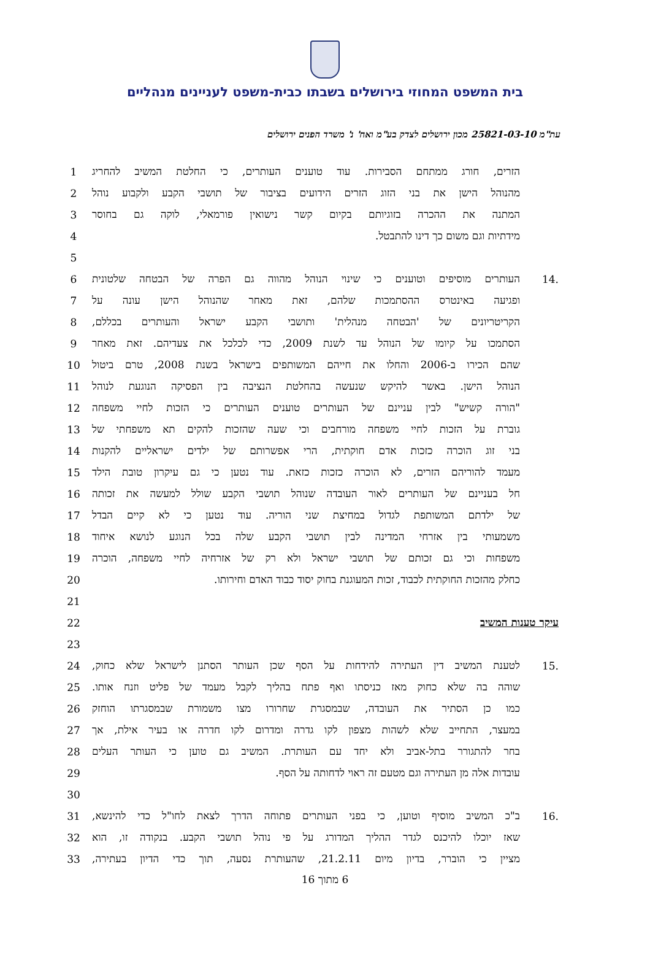בית המשפט המחוזי בירושלים בשבתו כבית-משפט לעניינים מנהליים
עת"מ 25821-03-10 מכון ירושלים לצדק בע"מ ואח' נ' משרד הפנים ירושלים
הזרים, חורג ממתחם הסבירות. עוד טוענים העותרים, כי החלטת המשיב להחריג 1
מהנוהל הישן את בני הזוג הזרים הידועים בציבור של תושבי הקבע ולקבוע נוהל 2
המתנה את ההכרה בזוגיותם בקיום קשר נישואין פורמאלי, לוקה גם בחוסר 3
מידתיות וגם משום כך דינו להתבטל. 4
5
.14 העותרים מוסיפים וטוענים כי שינוי הנוהל מהווה גם הפרה של הבטחה שלטונית 6
ופגיעה באינטרס ההסתמכות שלהם, זאת מאחר שהנוהל הישן עונה על 7
הקריטריונים של 'הבטחה מנהלית' ותושבי הקבע ישראל והעותרים בכללם, 8
הסתמכו על קיומו של הנוהל עד לשנת 2009, כדי לכלכל את צעדיהם. זאת מאחר 9
שהם הכירו ב-2006 והחלו את חייהם המשותפים בישראל בשנת 2008, טרם ביטול 10
הנוהל הישן. באשר להיקש שנעשה בהחלטת הנציבה בין הפסיקה הנוגעת לנוהל 11
"הורה קשיש" לבין עניינם של העותרים טוענים העותרים כי הזכות לחיי משפחה 12
גוברת על הזכות לחיי משפחה מורחבים וכי שעה שהזכות להקים תא משפחתי של 13
בני זוג הוכרה כזכות אדם חוקתית, הרי אפשרותם של ילדים ישראליים להקנות 14
מעמד להוריהם הזרים, לא הוכרה כזכות כזאת. עוד נטען כי גם עיקרון טובת הילד 15
חל בעניינם של העותרים לאור העובדה שנוהל תושבי הקבע שולל למעשה את זכותה 16
של ילדתם המשותפת לגדול במחיצת שני הוריה. עוד נטען כי לא קיים הבדל 17
משמעותי בין אזרחי המדינה לבין תושבי הקבע שלה בכל הנוגע לנושא איחוד 18
משפחות וכי גם זכותם של תושבי ישראל ולא רק של אזרחיה לחיי משפחה, הוכרה 19
כחלק מהזכות החוקתית לכבוד, זכות המעוגנת בחוק יסוד כבוד האדם וחירותו. 20
21
עיקר טענות המשיב 22
23
.15 לטענת המשיב דין העתירה להידחות על הסף שכן העותר הסתנן לישראל שלא כחוק, 24
שוהה בה שלא כחוק מאז כניסתו ואף פתח בהליך לקבל מעמד של פליט וזנח אותו. 25
כמו כן הסתיר את העובדה, שבמסגרת שחרורו מצו משמורת שבמסגרתו הוחזק 26
במעצר, התחייב שלא לשהות מצפון לקו גדרה ומדרום לקו חדרה או בעיר אילת, אך 27
בחר להתגורר בתל-אביב ולא יחד עם העותרת. המשיב גם טוען כי העותר העלים 28
עובדות אלה מן העתירה וגם מטעם זה ראוי לדחותה על הסף. 29
30
.16 ב"כ המשיב מוסיף וטוען, כי בפני העותרים פתוחה הדרך לצאת לחו"ל כדי להינשא, 31
שאז יוכלו להיכנס לגדר ההליך המדורג על פי נוהל תושבי הקבע. בנקודה זו, הוא 32
מציין כי הוברר, בדיון מיום 21.2.11, שהעותרת נסעה, תוך כדי הדיון בעתירה, 33
6 מתוך 16